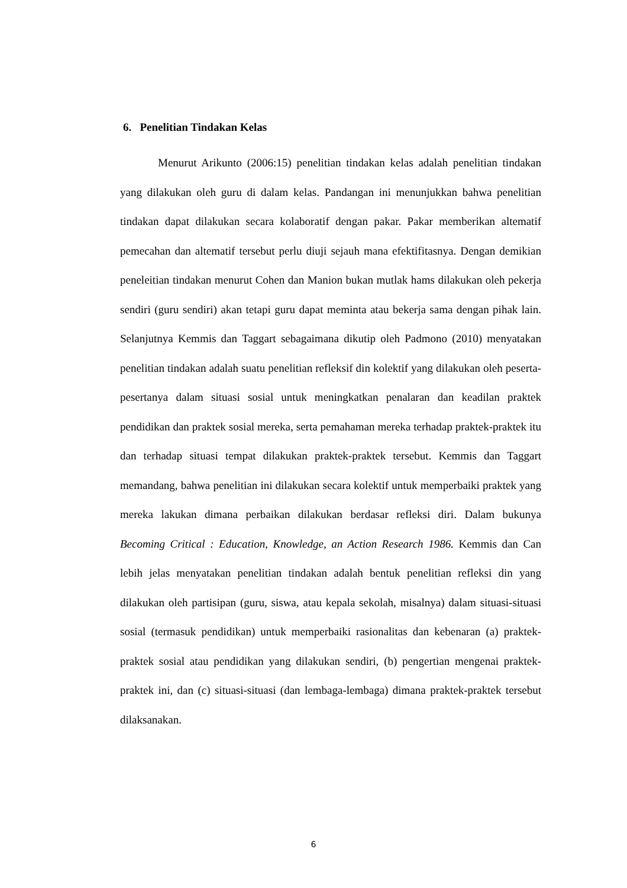6. Penelitian Tindakan Kelas
Menurut Arikunto (2006:15) penelitian tindakan kelas adalah penelitian tindakan yang dilakukan oleh guru di dalam kelas. Pandangan ini menunjukkan bahwa penelitian tindakan dapat dilakukan secara kolaboratif dengan pakar. Pakar memberikan altematif pemecahan dan altematif tersebut perlu diuji sejauh mana efektifitasnya. Dengan demikian peneleitian tindakan menurut Cohen dan Manion bukan mutlak hams dilakukan oleh pekerja sendiri (guru sendiri) akan tetapi guru dapat meminta atau bekerja sama dengan pihak lain. Selanjutnya Kemmis dan Taggart sebagaimana dikutip oleh Padmono (2010) menyatakan penelitian tindakan adalah suatu penelitian refleksif din kolektif yang dilakukan oleh peserta-pesertanya dalam situasi sosial untuk meningkatkan penalaran dan keadilan praktek pendidikan dan praktek sosial mereka, serta pemahaman mereka terhadap praktek-praktek itu dan terhadap situasi tempat dilakukan praktek-praktek tersebut. Kemmis dan Taggart memandang, bahwa penelitian ini dilakukan secara kolektif untuk memperbaiki praktek yang mereka lakukan dimana perbaikan dilakukan berdasar refleksi diri. Dalam bukunya Becoming Critical : Education, Knowledge, an Action Research 1986. Kemmis dan Can lebih jelas menyatakan penelitian tindakan adalah bentuk penelitian refleksi din yang dilakukan oleh partisipan (guru, siswa, atau kepala sekolah, misalnya) dalam situasi-situasi sosial (termasuk pendidikan) untuk memperbaiki rasionalitas dan kebenaran (a) praktek-praktek sosial atau pendidikan yang dilakukan sendiri, (b) pengertian mengenai praktek-praktek ini, dan (c) situasi-situasi (dan lembaga-lembaga) dimana praktek-praktek tersebut dilaksanakan.
6